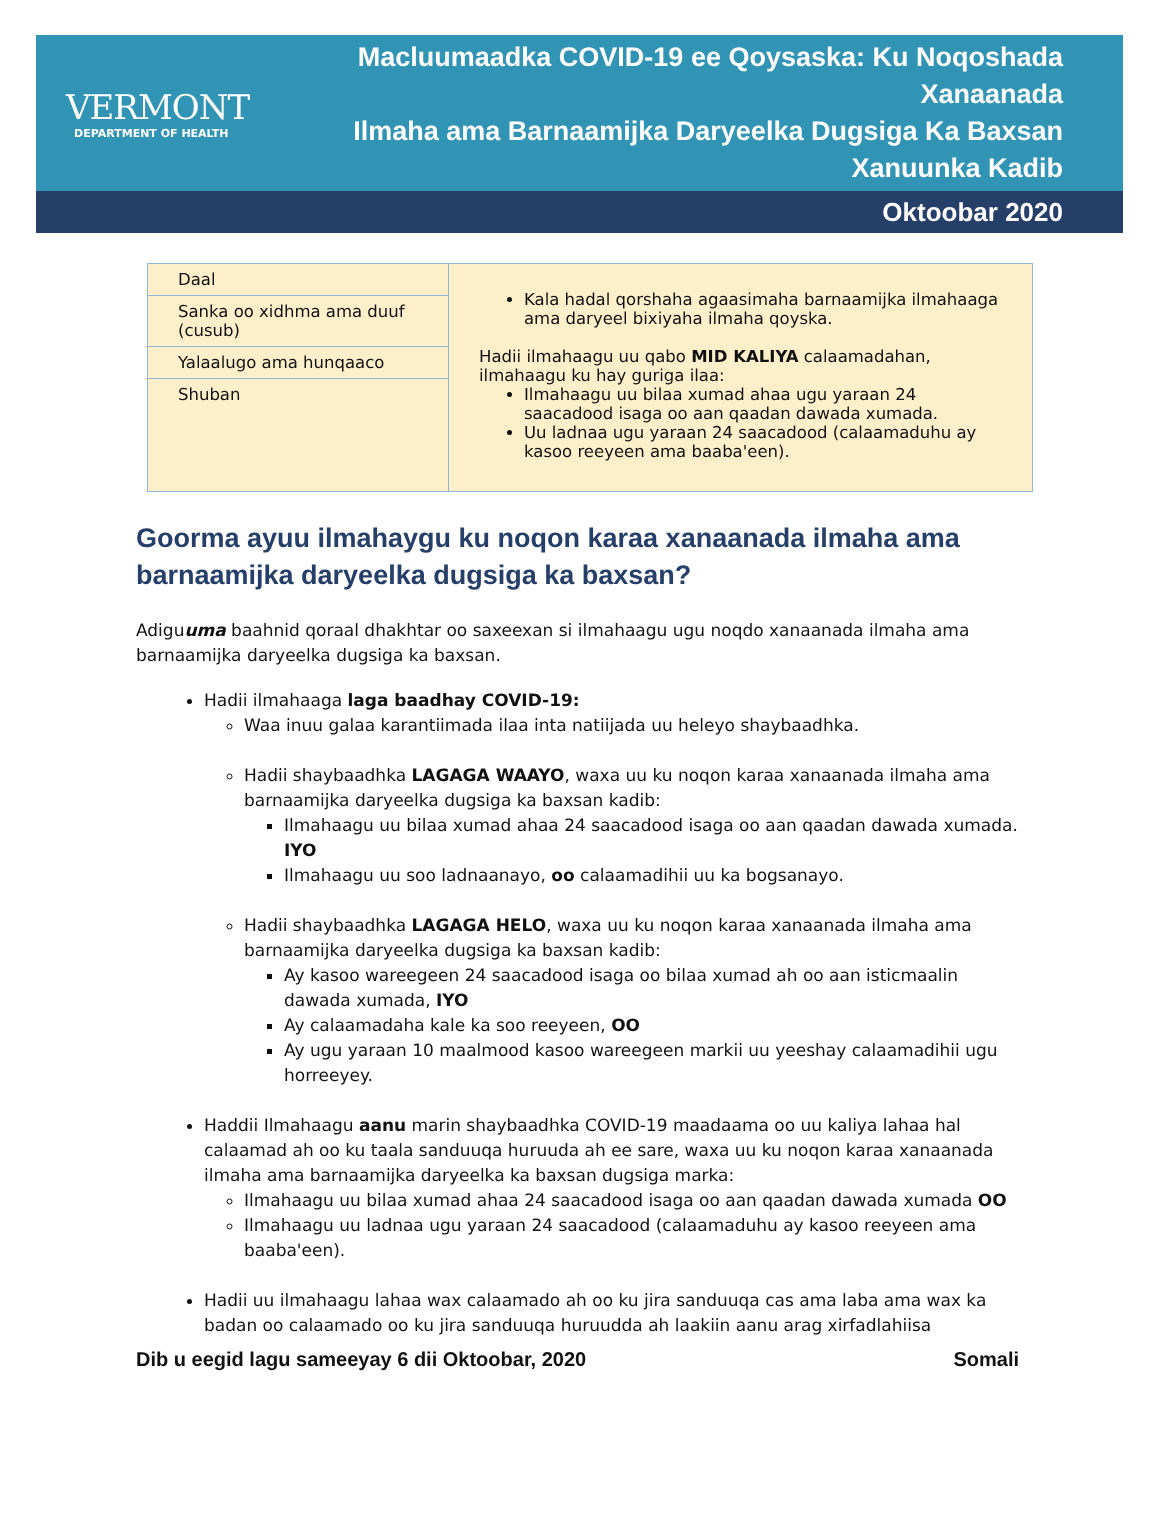VERMONT
DEPARTMENT OF HEALTH
Macluumaadka COVID-19 ee Qoysaska: Ku Noqoshada Xanaanada
Ilmaha ama Barnaamijka Daryeelka Dugsiga Ka Baxsan Xanuunka Kadib
Oktoobar 2020
| Daal | Kala hadal qorshaha agaasimaha barnaamijka ilmahaaga ama daryeel bixiyaha ilmaha qoyska. Hadii ilmahaagu uu qabo MID KALIYA calaamadahan, ilmahaagu ku hay guriga ilaa: Ilmahaagu uu bilaa xumad ahaa ugu yaraan 24 saacadood isaga oo aan qaadan dawada xumada. Uu ladnaa ugu yaraan 24 saacadood (calaamaduhu ay kasoo reeyeen ama baaba'een). |
| Sanka oo xidhma ama duuf (cusub) | |
| Yalaalugo ama hunqaaco | |
| Shuban | |
Goorma ayuu ilmahaygu ku noqon karaa xanaanada ilmaha ama barnaamijka daryeelka dugsiga ka baxsan?
Adiguuma baahnid qoraal dhakhtar oo saxeexan si ilmahaagu ugu noqdo xanaanada ilmaha ama barnaamijka daryeelka dugsiga ka baxsan.
Hadii ilmahaaga laga baadhay COVID-19:
Waa inuu galaa karantiimada ilaa inta natiijada uu heleyo shaybaadhka.
Hadii shaybaadhka LAGAGA WAAYO, waxa uu ku noqon karaa xanaanada ilmaha ama barnaamijka daryeelka dugsiga ka baxsan kadib:
Ilmahaagu uu bilaa xumad ahaa 24 saacadood isaga oo aan qaadan dawada xumada. IYO
Ilmahaagu uu soo ladnaanayo, oo calaamadihii uu ka bogsanayo.
Hadii shaybaadhka LAGAGA HELO, waxa uu ku noqon karaa xanaanada ilmaha ama barnaamijka daryeelka dugsiga ka baxsan kadib:
Ay kasoo wareegeen 24 saacadood isaga oo bilaa xumad ah oo aan isticmaalin dawada xumada, IYO
Ay calaamadaha kale ka soo reeyeen, OO
Ay ugu yaraan 10 maalmood kasoo wareegeen markii uu yeeshay calaamadihii ugu horreeyey.
Haddii Ilmahaagu aanu marin shaybaadhka COVID-19 maadaama oo uu kaliya lahaa hal calaamad ah oo ku taala sanduuqa huruuda ah ee sare, waxa uu ku noqon karaa xanaanada ilmaha ama barnaamijka daryeelka ka baxsan dugsiga marka:
Ilmahaagu uu bilaa xumad ahaa 24 saacadood isaga oo aan qaadan dawada xumada OO
Ilmahaagu uu ladnaa ugu yaraan 24 saacadood (calaamaduhu ay kasoo reeyeen ama baaba'een).
Hadii uu ilmahaagu lahaa wax calaamado ah oo ku jira sanduuqa cas ama laba ama wax ka badan oo calaamado oo ku jira sanduuqa huruudda ah laakiin aanu arag xirfadlahiisa
Dib u eegid lagu sameeyay 6 dii Oktoobar, 2020 Somali